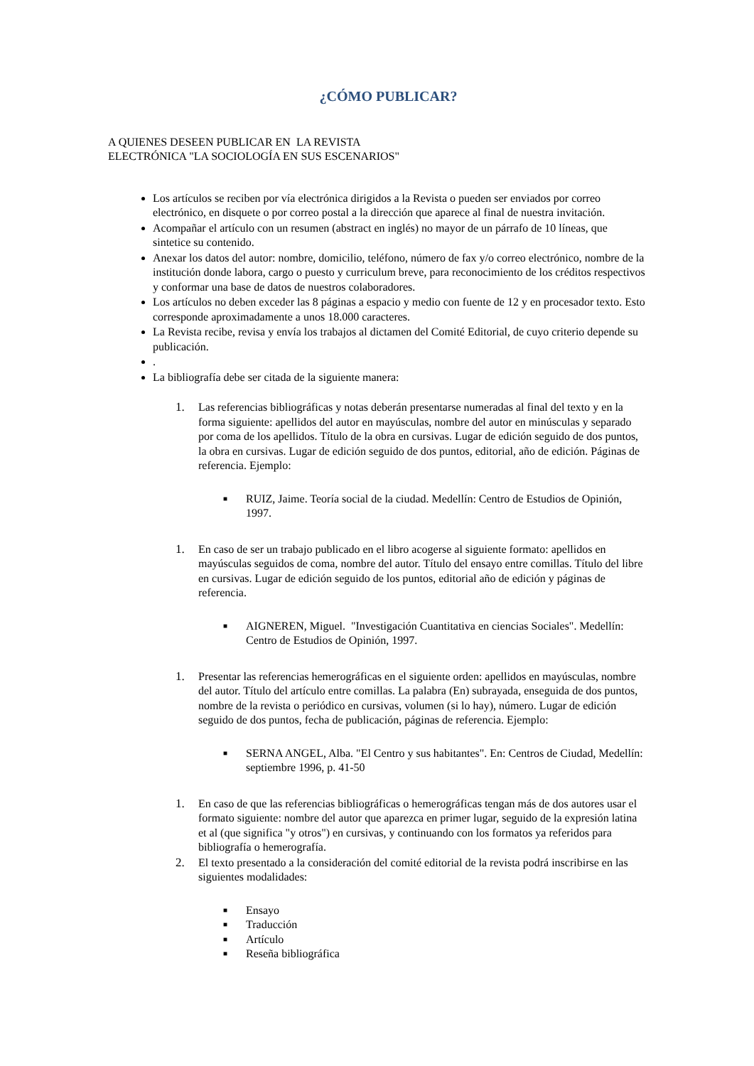¿CÓMO PUBLICAR?
A QUIENES DESEEN PUBLICAR EN LA REVISTA
ELECTRÓNICA "LA SOCIOLOGÍA EN SUS ESCENARIOS"
Los artículos se reciben por vía electrónica dirigidos a la Revista o pueden ser enviados por correo electrónico, en disquete o por correo postal a la dirección que aparece al final de nuestra invitación.
Acompañar el artículo con un resumen (abstract en inglés) no mayor de un párrafo de 10 líneas, que sintetice su contenido.
Anexar los datos del autor: nombre, domicilio, teléfono, número de fax y/o correo electrónico, nombre de la institución donde labora, cargo o puesto y curriculum breve, para reconocimiento de los créditos respectivos y conformar una base de datos de nuestros colaboradores.
Los artículos no deben exceder las 8 páginas a espacio y medio con fuente de 12 y en procesador texto. Esto corresponde aproximadamente a unos 18.000 caracteres.
La Revista recibe, revisa y envía los trabajos al dictamen del Comité Editorial, de cuyo criterio depende su publicación.
.
La bibliografía debe ser citada de la siguiente manera:
1. Las referencias bibliográficas y notas deberán presentarse numeradas al final del texto y en la forma siguiente: apellidos del autor en mayúsculas, nombre del autor en minúsculas y separado por coma de los apellidos. Título de la obra en cursivas. Lugar de edición seguido de dos puntos, la obra en cursivas. Lugar de edición seguido de dos puntos, editorial, año de edición. Páginas de referencia. Ejemplo:
■
RUIZ, Jaime. Teoría social de la ciudad. Medellín: Centro de Estudios de Opinión, 1997.
1. En caso de ser un trabajo publicado en el libro acogerse al siguiente formato: apellidos en mayúsculas seguidos de coma, nombre del autor. Título del ensayo entre comillas. Título del libre en cursivas. Lugar de edición seguido de los puntos, editorial año de edición y páginas de referencia.
■
AIGNEREN, Miguel. "Investigación Cuantitativa en ciencias Sociales". Medellín: Centro de Estudios de Opinión, 1997.
1. Presentar las referencias hemerográficas en el siguiente orden: apellidos en mayúsculas, nombre del autor. Título del artículo entre comillas. La palabra (En) subrayada, enseguida de dos puntos, nombre de la revista o periódico en cursivas, volumen (si lo hay), número. Lugar de edición seguido de dos puntos, fecha de publicación, páginas de referencia. Ejemplo:
■
SERNA ANGEL, Alba. "El Centro y sus habitantes". En: Centros de Ciudad, Medellín: septiembre 1996, p. 41-50
1. En caso de que las referencias bibliográficas o hemerográficas tengan más de dos autores usar el formato siguiente: nombre del autor que aparezca en primer lugar, seguido de la expresión latina et al (que significa "y otros") en cursivas, y continuando con los formatos ya referidos para bibliografía o hemerografía.
2. El texto presentado a la consideración del comité editorial de la revista podrá inscribirse en las siguientes modalidades:
■
Ensayo
■
Traducción
■
Artículo
■
Reseña bibliográfica